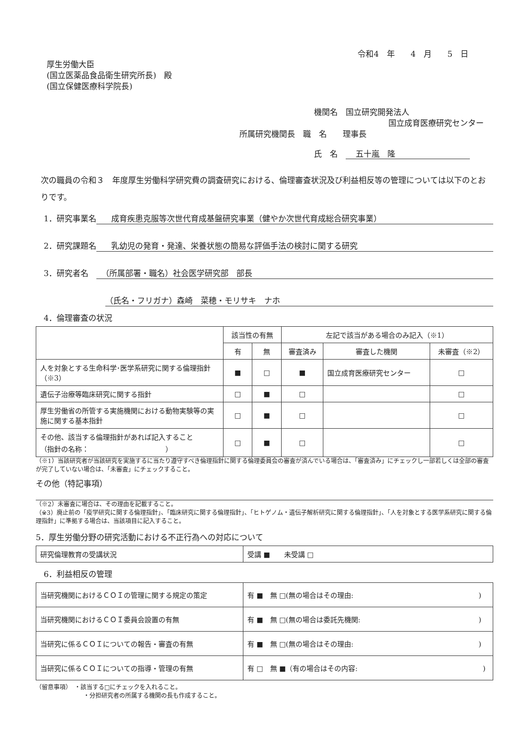令和4　年　　4　月　　5　日
厚生労働大臣
(国立医薬品食品衛生研究所長)　殿
(国立保健医療科学院長)
機関名　国立研究開発法人
国立成育医療研究センター
所属研究機関長　職　名　　理事長
氏　名　五十嵐　隆
次の職員の令和３　年度厚生労働科学研究費の調査研究における、倫理審査状況及び利益相反等の管理については以下のとおりです。
1．研究事業名 成育疾患克服等次世代育成基盤研究事業（健やか次世代育成総合研究事業）
2．研究課題名 乳幼児の発育・発達、栄養状態の簡易な評価手法の検討に関する研究
3．研究者名　（所属部署・職名）社会医学研究部　部長
（氏名・フリガナ）森崎　菜穂・モリサキ　ナホ
4．倫理審査の状況
| | 該当性の有無 | | 左記で該当がある場合のみ記入（※1） | | |
| --- | --- | --- | --- | --- | --- |
| | 有 | 無 | 審査済み | 審査した機関 | 未審査（※2） |
| 人を対象とする生命科学･医学系研究に関する倫理指針（※3） | ■ | □ | ■ | 国立成育医療研究センター | □ |
| 遺伝子治療等臨床研究に関する指針 | □ | ■ | □ | | □ |
| 厚生労働省の所管する実施機関における動物実験等の実施に関する基本指針 | □ | ■ | □ | | □ |
| その他、該当する倫理指針があれば記入すること （指針の名称： ） | □ | ■ | □ | | □ |
（※1）当該研究者が当該研究を実施するに当たり遵守すべき倫理指針に関する倫理委員会の審査が済んでいる場合は、「審査済み」にチェックし一部若しくは全部の審査が完了していない場合は、「未審査」にチェックすること。
その他（特記事項）
（※2）未審査に場合は、その理由を記載すること。
（※3）廃止前の「疫学研究に関する倫理指針」、「臨床研究に関する倫理指針」、「ヒトゲノム・遺伝子解析研究に関する倫理指針」、「人を対象とする医学系研究に関する倫理指針」に準拠する場合は、当該項目に記入すること。
5．厚生労働分野の研究活動における不正行為への対応について
| 研究倫理教育の受講状況 | 受講 ■ 未受講 □ |
6．利益相反の管理
| 当研究機関におけるＣＯＩの管理に関する規定の策定 | 有 ■ 無 □(無の場合はその理由: ) |
| 当研究機関におけるＣＯＩ委員会設置の有無 | 有 ■ 無 □(無の場合は委託先機関: ) |
| 当研究に係るＣＯＩについての報告・審査の有無 | 有 ■ 無 □(無の場合はその理由: ) |
| 当研究に係るＣＯＩについての指導・管理の有無 | 有 □ 無 ■（有の場合はその内容: ) |
（留意事項）　・該当する□にチェックを入れること。
・分担研究者の所属する機関の長も作成すること。